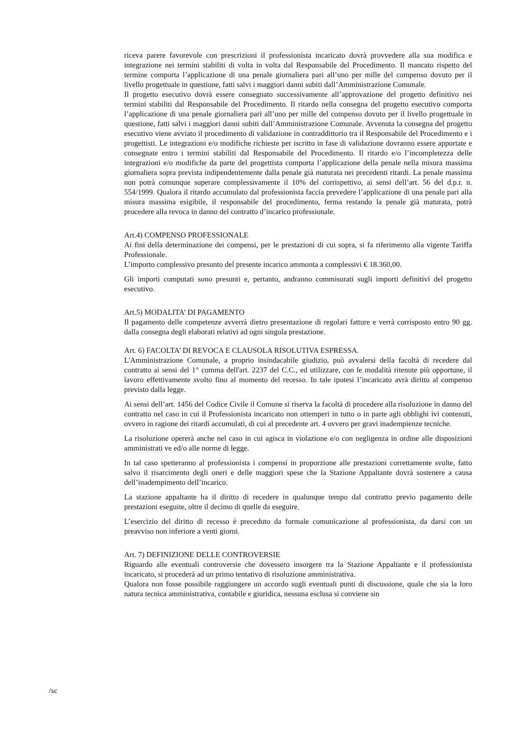riceva parere favorevole con prescrizioni il professionista incaricato dovrà provvedere alla sua modifica e integrazione nei termini stabiliti di volta in volta dal Responsabile del Procedimento. Il mancato rispetto del termine comporta l’applicazione di una penale giornaliera pari all’uno per mille del compenso dovuto per il livello progettuale in questione, fatti salvi i maggiori danni subiti dall’Amministrazione Comunale.
Il progetto esecutivo dovrà essere consegnato successivamente all’approvazione del progetto definitivo nei termini stabiliti dal Responsabile del Procedimento. Il ritardo nella consegna del progetto esecutivo comporta l’applicazione di una penale giornaliera pari all’uno per mille del compenso dovuto per il livello progettuale in questione, fatti salvi i maggiori danni subiti dall’Amministrazione Comunale. Avvenuta la consegna del progetto esecutivo viene avviato il procedimento di validazione in contraddittorio tra il Responsabile del Procedimento e i progettisti. Le integrazioni e/o modifiche richieste per iscritto in fase di validazione dovranno essere apportate e consegnate entro i termini stabiliti dal Responsabile del Procedimento. Il ritardo e/o l’incompletezza delle integrazioni e/o modifiche da parte del progettista comporta l’applicazione della penale nella misura massima giornaliera sopra prevista indipendentemente dalla penale già maturata nei precedenti ritardi. La penale massima non potrà comunque superare complessivamente il 10% del corrispettivo, ai sensi dell’art. 56 del d.p.r. n. 554/1999. Qualora il ritardo accumulato dal professionista faccia prevedere l’applicazione di una penale pari alla misura massima esigibile, il responsabile del procedimento, ferma restando la penale già maturata, potrà procedere alla revoca in danno del contratto d’incarico professionale.
Art.4) COMPENSO PROFESSIONALE
Ai fini della determinazione dei compensi, per le prestazioni di cui sopra, si fa riferimento alla vigente Tariffa Professionale.
L’importo complessivo presunto del presente incarico ammonta a complessivi € 18.360,00.
Gli importi computati sono presunti e, pertanto, andranno commisurati sugli importi definitivi del progetto esecutivo.
Art.5) MODALITA’ DI PAGAMENTO
Il pagamento delle competenze avverrà dietro presentazione di regolari fatture e verrà corrisposto entro 90 gg. dalla consegna degli elaborati relativi ad ogni singola prestazione.
Art. 6) FACOLTA’ DI REVOCA E CLAUSOLA RISOLUTIVA ESPRESSA.
L'Amministrazione Comunale, a proprio insindacabile giudizio, può avvalersi della facoltà di recedere dal contratto ai sensi del 1° comma dell'art. 2237 del C.C., ed utilizzare, con le modalità ritenute più opportune, il lavoro effettivamente svolto fino al momento del recesso. In tale ipotesi l’incaricato avrà diritto al compenso previsto dalla legge.
Ai sensi dell’art. 1456 del Codice Civile il Comune si riserva la facoltà di procedere alla risoluzione in danno del contratto nel caso in cui il Professionista incaricato non ottemperi in tutto o in parte agli obblighi ivi contenuti, ovvero in ragione dei ritardi accumulati, di cui al precedente art. 4 ovvero per gravi inadempienze tecniche.
La risoluzione opererà anche nel caso in cui agisca in violazione e/o con negligenza in ordine alle disposizioni amministrati ve ed/o alle norme di legge.
In tal caso spetteranno al professionista i compensi in proporzione alle prestazioni correttamente svolte, fatto salvo il risarcimento degli oneri e delle maggiori spese che la Stazione Appaltante dovrà sostenere a causa dell’inadempimento dell’incarico.
La stazione appaltante ha il diritto di recedere in qualunque tempo dal contratto previo pagamento delle prestazioni eseguite, oltre il decimo di quelle da eseguire.
L’esercizio del diritto di recesso è preceduto da formale comunicazione al professionista, da darsi con un preavviso non inferiore a venti giorni.
Art. 7) DEFINIZIONE DELLE CONTROVERSIE
Riguardo alle eventuali controversie che dovessero insorgere tra la Stazione Appaltante e il professionista incaricato, si procederà ad un primo tentativo di risoluzione amministrativa.
Qualora non fosse possibile raggiungere un accordo sugli eventuali punti di discussione, quale che sia la loro natura tecnica amministrativa, contabile e giuridica, nessuna esclusa si conviene sin
/sc